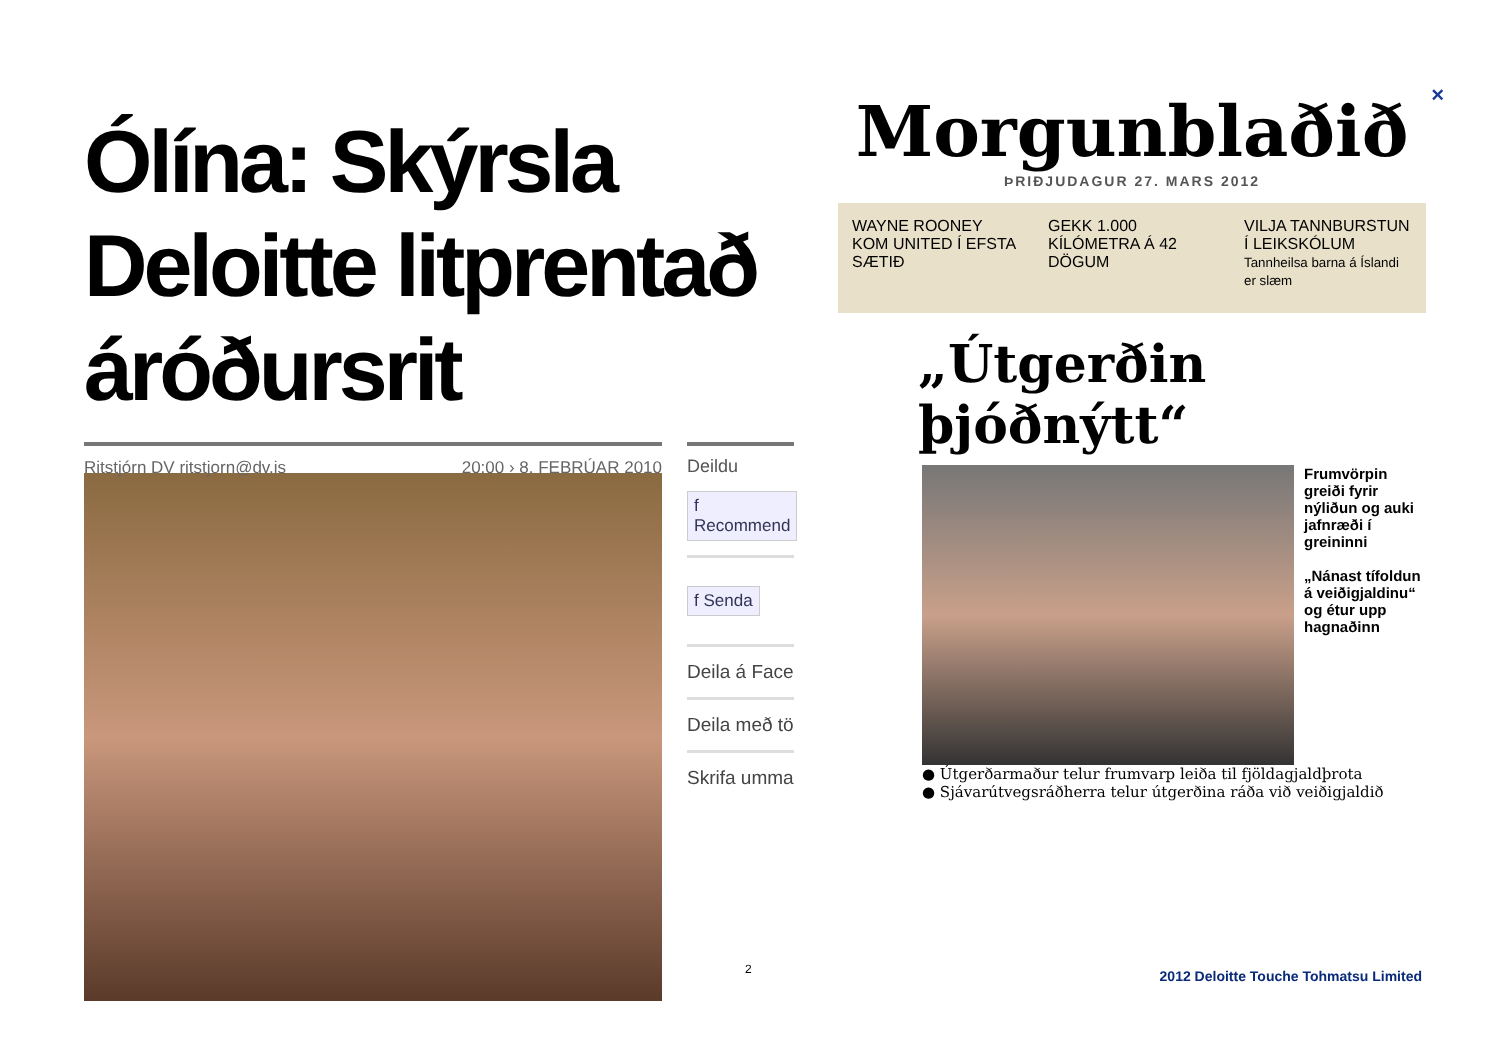×
Ólína: Skýrsla Deloitte litprentað áróðursrit
Ritstjórn DV ritstjorn@dv.is 20:00 › 8. FEBRÚAR 2010 Deildu
f Recommend
f Senda
Deila á Face
Deila með tö
Skrifa umma
Morgunblaðið
ÞRIÐJUDAGUR 27. MARS 2012
WAYNE ROONEY KOM UNITED Í EFSTA SÆTIÐ
GEKK 1.000 KÍLÓMETRA Á 42 DÖGUM
VILJA TANNBURSTUN Í LEIKSKÓLUM
Tannheilsa barna á Íslandi er slæm
„Útgerðin þjóðnýtt“
Frumvörpin greiði fyrir nýliðun og auki jafnræði í greininni
„Nánast tífoldun á veiðigjaldinu“ og étur upp hagnaðinn
● Útgerðarmaður telur frumvarp leiða til fjöldagjaldþrota
● Sjávarútvegsráðherra telur útgerðina ráða við veiðigjaldið
2
2012 Deloitte Touche Tohmatsu Limited